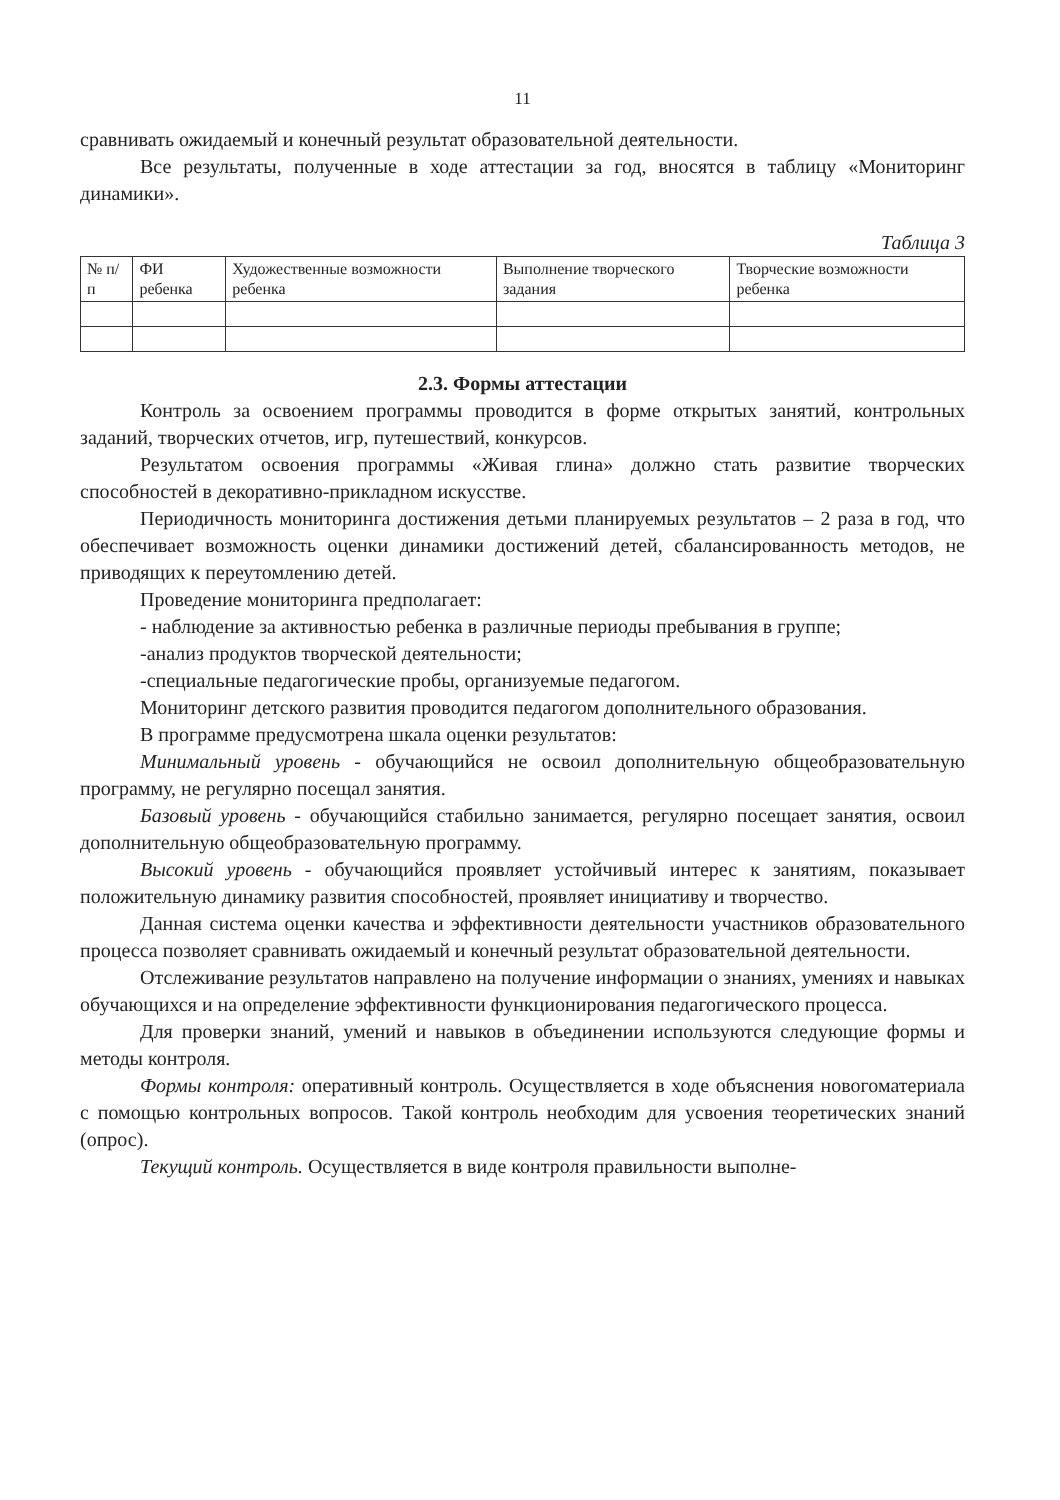11
сравнивать ожидаемый и конечный результат образовательной деятельности.
Все результаты, полученные в ходе аттестации за год, вносятся в таблицу «Мониторинг динамики».
Таблица 3
| № п/п | ФИ ребенка | Художественные возможности ребенка | Выполнение творческого задания | Творческие возможности ребенка |
| --- | --- | --- | --- | --- |
2.3. Формы аттестации
Контроль за освоением программы проводится в форме открытых занятий, контрольных заданий, творческих отчетов, игр, путешествий, конкурсов.
Результатом освоения программы «Живая глина» должно стать развитие творческих способностей в декоративно-прикладном искусстве.
Периодичность мониторинга достижения детьми планируемых результатов – 2 раза в год, что обеспечивает возможность оценки динамики достижений детей, сбалансированность методов, не приводящих к переутомлению детей.
Проведение мониторинга предполагает:
- наблюдение за активностью ребенка в различные периоды пребывания в группе;
-анализ продуктов творческой деятельности;
-специальные педагогические пробы, организуемые педагогом.
Мониторинг детского развития проводится педагогом дополнительного образования.
В программе предусмотрена шкала оценки результатов:
Минимальный уровень - обучающийся не освоил дополнительную общеобразовательную программу, не регулярно посещал занятия.
Базовый уровень - обучающийся стабильно занимается, регулярно посещает занятия, освоил дополнительную общеобразовательную программу.
Высокий уровень - обучающийся проявляет устойчивый интерес к занятиям, показывает положительную динамику развития способностей, проявляет инициативу и творчество.
Данная система оценки качества и эффективности деятельности участников образовательного процесса позволяет сравнивать ожидаемый и конечный результат образовательной деятельности.
Отслеживание результатов направлено на получение информации о знаниях, умениях и навыках обучающихся и на определение эффективности функционирования педагогического процесса.
Для проверки знаний, умений и навыков в объединении используются следующие формы и методы контроля.
Формы контроля: оперативный контроль. Осуществляется в ходе объяснения новогоматериала с помощью контрольных вопросов. Такой контроль необходим для усвоения теоретических знаний (опрос).
Текущий контроль. Осуществляется в виде контроля правильности выполне-